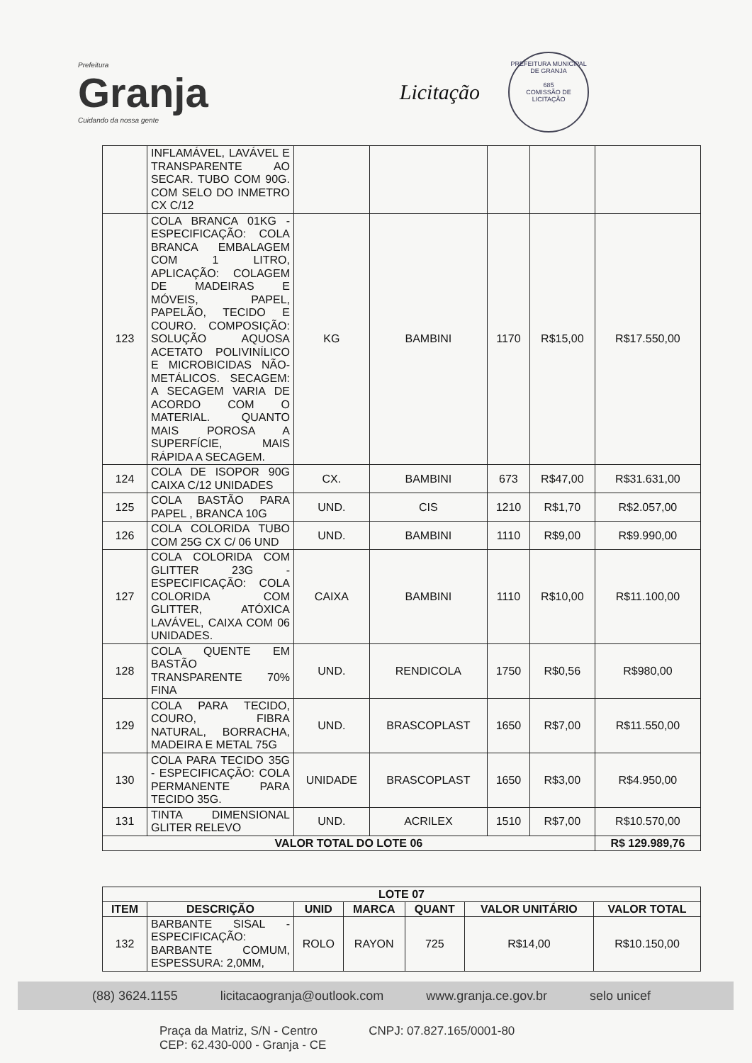Prefeitura
Granja
Cuidando da nossa gente
Licitação
PREFEITURA MUNICIPAL DE GRANJA
685
COMISSÃO DE LICITAÇÃO
| | INFLAMÁVEL, LAVÁVEL E TRANSPARENTE AO SECAR. TUBO COM 90G. COM SELO DO INMETRO CX C/12 | | | | | |
| 123 | COLA BRANCA 01KG - ESPECIFICAÇÃO: COLA BRANCA EMBALAGEM COM 1 LITRO, APLICAÇÃO: COLAGEM DE MADEIRAS E MÓVEIS, PAPEL, PAPELÃO, TECIDO E COURO. COMPOSIÇÃO: SOLUÇÃO AQUOSA ACETATO POLIVINÍLICO E MICROBICIDAS NÃO-METÁLICOS. SECAGEM: A SECAGEM VARIA DE ACORDO COM O MATERIAL. QUANTO MAIS POROSA A SUPERFÍCIE, MAIS RÁPIDA A SECAGEM. | KG | BAMBINI | 1170 | R$15,00 | R$17.550,00 |
| 124 | COLA DE ISOPOR 90G CAIXA C/12 UNIDADES | CX. | BAMBINI | 673 | R$47,00 | R$31.631,00 |
| 125 | COLA BASTÃO PARA PAPEL , BRANCA 10G | UND. | CIS | 1210 | R$1,70 | R$2.057,00 |
| 126 | COLA COLORIDA TUBO COM 25G CX C/ 06 UND | UND. | BAMBINI | 1110 | R$9,00 | R$9.990,00 |
| 127 | COLA COLORIDA COM GLITTER 23G - ESPECIFICAÇÃO: COLA COLORIDA COM GLITTER, ATÓXICA LAVÁVEL, CAIXA COM 06 UNIDADES. | CAIXA | BAMBINI | 1110 | R$10,00 | R$11.100,00 |
| 128 | COLA QUENTE EM BASTÃO TRANSPARENTE 70% FINA | UND. | RENDICOLA | 1750 | R$0,56 | R$980,00 |
| 129 | COLA PARA TECIDO, COURO, FIBRA NATURAL, BORRACHA, MADEIRA E METAL 75G | UND. | BRASCOPLAST | 1650 | R$7,00 | R$11.550,00 |
| 130 | COLA PARA TECIDO 35G - ESPECIFICAÇÃO: COLA PERMANENTE PARA TECIDO 35G. | UNIDADE | BRASCOPLAST | 1650 | R$3,00 | R$4.950,00 |
| 131 | TINTA DIMENSIONAL GLITER RELEVO | UND. | ACRILEX | 1510 | R$7,00 | R$10.570,00 |
| VALOR TOTAL DO LOTE 06 | | | | | | R$ 129.989,76 |
| LOTE 07 | | | | | | |
| --- | --- | --- | --- | --- | --- | --- |
| ITEM | DESCRIÇÃO | UNID | MARCA | QUANT | VALOR UNITÁRIO | VALOR TOTAL |
| 132 | BARBANTE SISAL - ESPECIFICAÇÃO: BARBANTE COMUM, ESPESSURA: 2,0MM, | ROLO | RAYON | 725 | R$14,00 | R$10.150,00 |
(88) 3624.1155 licitacaogranja@outlook.com www.granja.ce.gov.br selo unicef
Praça da Matriz, S/N - Centro
CEP: 62.430-000 - Granja - CE CNPJ: 07.827.165/0001-80